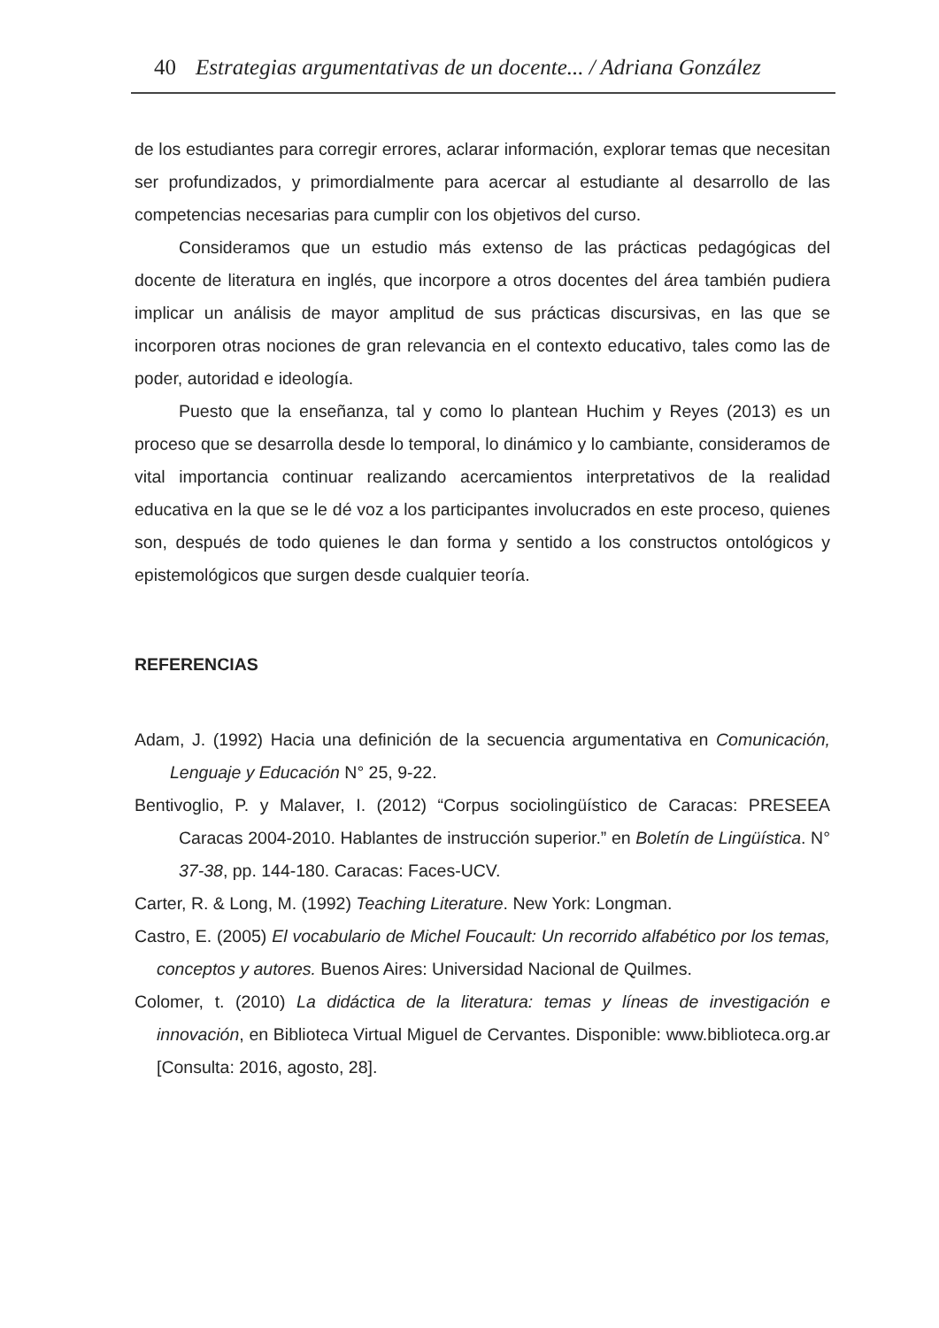40 Estrategias argumentativas de un docente... / Adriana González
de los estudiantes para corregir errores, aclarar información, explorar temas que necesitan ser profundizados, y primordialmente para acercar al estudiante al desarrollo de las competencias necesarias para cumplir con los objetivos del curso.
Consideramos que un estudio más extenso de las prácticas pedagógicas del docente de literatura en inglés, que incorpore a otros docentes del área también pudiera implicar un análisis de mayor amplitud de sus prácticas discursivas, en las que se incorporen otras nociones de gran relevancia en el contexto educativo, tales como las de poder, autoridad e ideología.
Puesto que la enseñanza, tal y como lo plantean Huchim y Reyes (2013) es un proceso que se desarrolla desde lo temporal, lo dinámico y lo cambiante, consideramos de vital importancia continuar realizando acercamientos interpretativos de la realidad educativa en la que se le dé voz a los participantes involucrados en este proceso, quienes son, después de todo quienes le dan forma y sentido a los constructos ontológicos y epistemológicos que surgen desde cualquier teoría.
REFERENCIAS
Adam, J. (1992) Hacia una definición de la secuencia argumentativa en Comunicación, Lenguaje y Educación N° 25, 9-22.
Bentivoglio, P. y Malaver, I. (2012) “Corpus sociolingüístico de Caracas: PRESEEA Caracas 2004-2010. Hablantes de instrucción superior.” en Boletín de Lingüística. N° 37-38, pp. 144-180. Caracas: Faces-UCV.
Carter, R. & Long, M. (1992) Teaching Literature. New York: Longman.
Castro, E. (2005) El vocabulario de Michel Foucault: Un recorrido alfabético por los temas, conceptos y autores. Buenos Aires: Universidad Nacional de Quilmes.
Colomer, t. (2010) La didáctica de la literatura: temas y líneas de investigación e innovación, en Biblioteca Virtual Miguel de Cervantes. Disponible: www.biblioteca.org.ar [Consulta: 2016, agosto, 28].